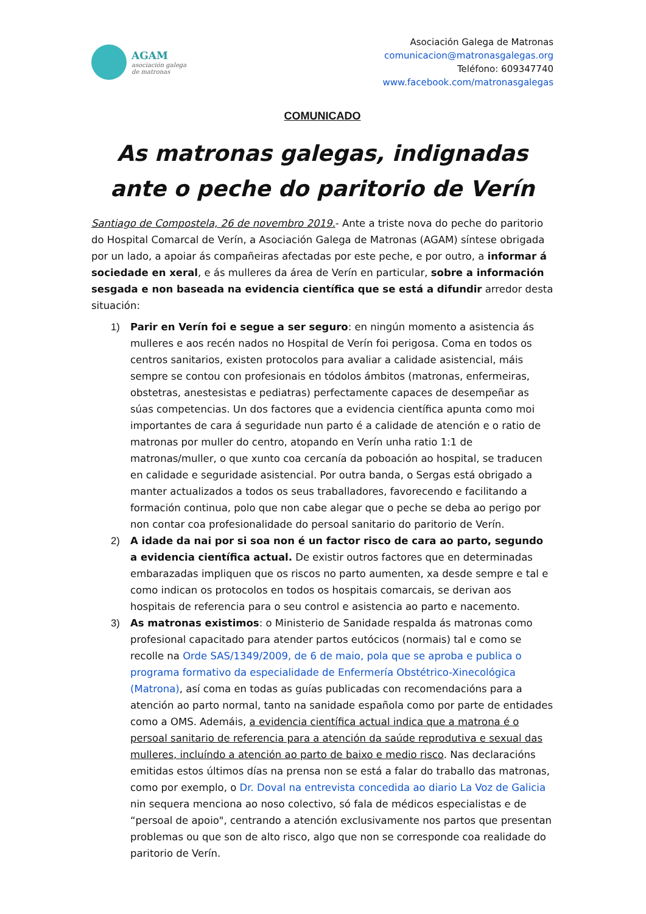AGAM
asociación galega
de matronas
Asociación Galega de Matronas
comunicacion@matronasgalegas.org
Teléfono: 609347740
www.facebook.com/matronasgalegas
COMUNICADO
As matronas galegas, indignadas ante o peche do paritorio de Verín
Santiago de Compostela, 26 de novembro 2019.- Ante a triste nova do peche do paritorio do Hospital Comarcal de Verín, a Asociación Galega de Matronas (AGAM) síntese obrigada por un lado, a apoiar ás compañeiras afectadas por este peche, e por outro, a informar á sociedade en xeral, e ás mulleres da área de Verín en particular, sobre a información sesgada e non baseada na evidencia científica que se está a difundir arredor desta situación:
1) Parir en Verín foi e segue a ser seguro: en ningún momento a asistencia ás mulleres e aos recén nados no Hospital de Verín foi perigosa. Coma en todos os centros sanitarios, existen protocolos para avaliar a calidade asistencial, máis sempre se contou con profesionais en tódolos ámbitos (matronas, enfermeiras, obstetras, anestesistas e pediatras) perfectamente capaces de desempeñar as súas competencias. Un dos factores que a evidencia científica apunta como moi importantes de cara á seguridade nun parto é a calidade de atención e o ratio de matronas por muller do centro, atopando en Verín unha ratio 1:1 de matronas/muller, o que xunto coa cercanía da poboación ao hospital, se traducen en calidade e seguridade asistencial. Por outra banda, o Sergas está obrigado a manter actualizados a todos os seus traballadores, favorecendo e facilitando a formación continua, polo que non cabe alegar que o peche se deba ao perigo por non contar coa profesionalidade do persoal sanitario do paritorio de Verín.
2) A idade da nai por si soa non é un factor risco de cara ao parto, segundo a evidencia científica actual. De existir outros factores que en determinadas embarazadas impliquen que os riscos no parto aumenten, xa desde sempre e tal e como indican os protocolos en todos os hospitais comarcais, se derivan aos hospitais de referencia para o seu control e asistencia ao parto e nacemento.
3) As matronas existimos: o Ministerio de Sanidade respalda ás matronas como profesional capacitado para atender partos eutócicos (normais) tal e como se recolle na Orde SAS/1349/2009, de 6 de maio, pola que se aproba e publica o programa formativo da especialidade de Enfermería Obstétrico-Xinecológica (Matrona), así coma en todas as guías publicadas con recomendacións para a atención ao parto normal, tanto na sanidade española como por parte de entidades como a OMS. Ademáis, a evidencia científica actual indica que a matrona é o persoal sanitario de referencia para a atención da saúde reprodutiva e sexual das mulleres, incluíndo a atención ao parto de baixo e medio risco. Nas declaracións emitidas estos últimos días na prensa non se está a falar do traballo das matronas, como por exemplo, o Dr. Doval na entrevista concedida ao diario La Voz de Galicia nin sequera menciona ao noso colectivo, só fala de médicos especialistas e de “persoal de apoio", centrando a atención exclusivamente nos partos que presentan problemas ou que son de alto risco, algo que non se corresponde coa realidade do paritorio de Verín.